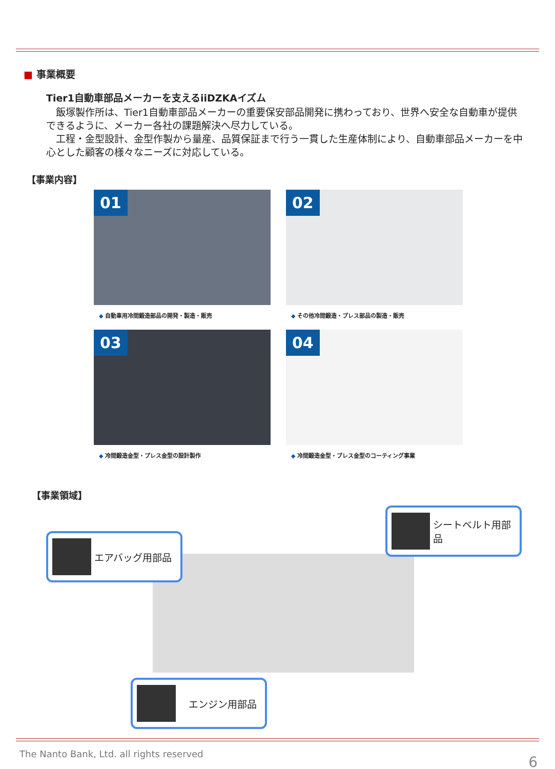■ 事業概要
Tier1自動車部品メーカーを支えるiiDZKAイズム
　飯塚製作所は、Tier1自動車部品メーカーの重要保安部品開発に携わっており、世界へ安全な自動車が提供できるように、メーカー各社の課題解決へ尽力している。
　工程・金型設計、金型作製から量産、品質保証まで行う一貫した生産体制により、自動車部品メーカーを中心とした顧客の様々なニーズに対応している。
【事業内容】
01
◆ 自動車用冷間鍛造部品の開発・製造・販売
02
◆ その他冷間鍛造・プレス部品の製造・販売
03
◆ 冷間鍛造金型・プレス金型の設計製作
04
◆ 冷間鍛造金型・プレス金型のコーティング事業
【事業領域】
シートベルト用部品
エアバッグ用部品
　エンジン用部品
The Nanto Bank, Ltd. all rights reserved
6